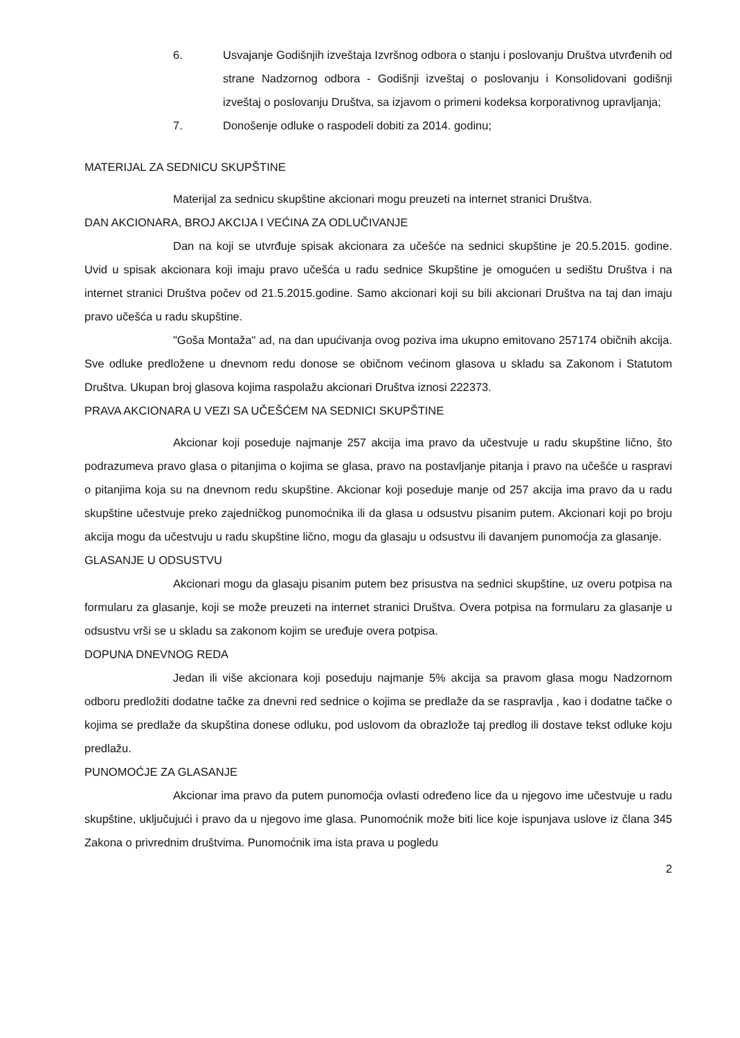6. Usvajanje Godišnjih izveštaja Izvršnog odbora o stanju i poslovanju Društva utvrđenih od strane Nadzornog odbora - Godišnji izveštaj o poslovanju i Konsolidovani godišnji izveštaj o poslovanju Društva, sa izjavom o primeni kodeksa korporativnog upravljanja;
7. Donošenje odluke o raspodeli dobiti za 2014. godinu;
MATERIJAL ZA SEDNICU SKUPŠTINE
Materijal za sednicu skupštine akcionari mogu preuzeti na internet stranici Društva.
DAN AKCIONARA, BROJ AKCIJA I VEĆINA ZA ODLUČIVANJE
Dan na koji se utvrđuje spisak akcionara za učešće na sednici skupštine je 20.5.2015. godine. Uvid u spisak akcionara koji imaju pravo učešća u radu sednice Skupštine je omogućen u sedištu Društva i na internet stranici Društva počev od 21.5.2015.godine. Samo akcionari koji su bili akcionari Društva na taj dan imaju pravo učešća u radu skupštine.
"Goša Montaža" ad, na dan upućivanja ovog poziva ima ukupno emitovano 257174 običnih akcija. Sve odluke predložene u dnevnom redu donose se običnom većinom glasova u skladu sa Zakonom i Statutom Društva. Ukupan broj glasova kojima raspolažu akcionari Društva iznosi 222373.
PRAVA AKCIONARA U VEZI SA UČEŠĆEM NA SEDNICI SKUPŠTINE
Akcionar koji poseduje najmanje 257 akcija ima pravo da učestvuje u radu skupštine lično, što podrazumeva pravo glasa o pitanjima o kojima se glasa, pravo na postavljanje pitanja i pravo na učešće u raspravi o pitanjima koja su na dnevnom redu skupštine. Akcionar koji poseduje manje od 257 akcija ima pravo da u radu skupštine učestvuje preko zajedničkog punomoćnika ili da glasa u odsustvu pisanim putem. Akcionari koji po broju akcija mogu da učestvuju u radu skupštine lično, mogu da glasaju u odsustvu ili davanjem punomoćja za glasanje.
GLASANJE U ODSUSTVU
Akcionari mogu da glasaju pisanim putem bez prisustva na sednici skupštine, uz overu potpisa na formularu za glasanje, koji se može preuzeti na internet stranici Društva. Overa potpisa na formularu za glasanje u odsustvu vrši se u skladu sa zakonom kojim se uređuje overa potpisa.
DOPUNA DNEVNOG REDA
Jedan ili više akcionara koji poseduju najmanje 5% akcija sa pravom glasa mogu Nadzornom odboru predložiti dodatne tačke za dnevni red sednice o kojima se predlaže da se raspravlja , kao i dodatne tačke o kojima se predlaže da skupština donese odluku, pod uslovom da obrazlože taj predlog ili dostave tekst odluke koju predlažu.
PUNOMOĆJE ZA GLASANJE
Akcionar ima pravo da putem punomoćja ovlasti određeno lice da u njegovo ime učestvuje u radu skupštine, uključujući i pravo da u njegovo ime glasa. Punomoćnik može biti lice koje ispunjava uslove iz člana 345 Zakona o privrednim društvima. Punomoćnik ima ista prava u pogledu
2